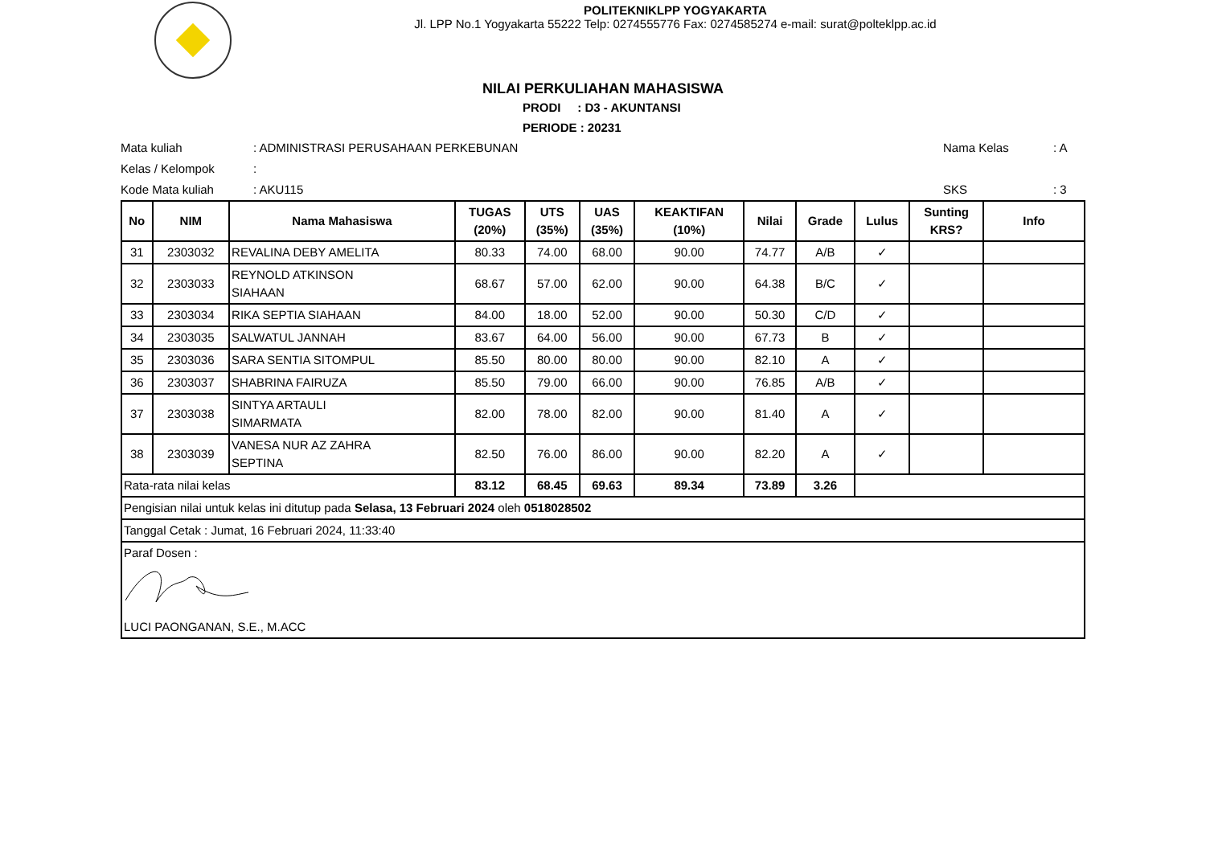POLITEKNIKLPP YOGYAKARTA
Jl. LPP No.1 Yogyakarta 55222 Telp: 0274555776 Fax: 0274585274 e-mail: surat@polteklpp.ac.id
NILAI PERKULIAHAN MAHASISWA
PRODI : D3 - AKUNTANSI
PERIODE : 20231
Mata kuliah: ADMINISTRASI PERUSAHAAN PERKEBUNAN Nama Kelas: A
Kelas / Kelompok:
Kode Mata kuliah: AKU115 SKS: 3
| No | NIM | Nama Mahasiswa | TUGAS (20%) | UTS (35%) | UAS (35%) | KEAKTIFAN (10%) | Nilai | Grade | Lulus | Sunting KRS? | Info |
| --- | --- | --- | --- | --- | --- | --- | --- | --- | --- | --- | --- |
| 31 | 2303032 | REVALINA DEBY AMELITA | 80.33 | 74.00 | 68.00 | 90.00 | 74.77 | A/B | ✓ | | |
| 32 | 2303033 | REYNOLD ATKINSON SIAHAAN | 68.67 | 57.00 | 62.00 | 90.00 | 64.38 | B/C | ✓ | | |
| 33 | 2303034 | RIKA SEPTIA SIAHAAN | 84.00 | 18.00 | 52.00 | 90.00 | 50.30 | C/D | ✓ | | |
| 34 | 2303035 | SALWATUL JANNAH | 83.67 | 64.00 | 56.00 | 90.00 | 67.73 | B | ✓ | | |
| 35 | 2303036 | SARA SENTIA SITOMPUL | 85.50 | 80.00 | 80.00 | 90.00 | 82.10 | A | ✓ | | |
| 36 | 2303037 | SHABRINA FAIRUZA | 85.50 | 79.00 | 66.00 | 90.00 | 76.85 | A/B | ✓ | | |
| 37 | 2303038 | SINTYA ARTAULI SIMARMATA | 82.00 | 78.00 | 82.00 | 90.00 | 81.40 | A | ✓ | | |
| 38 | 2303039 | VANESA NUR AZ ZAHRA SEPTINA | 82.50 | 76.00 | 86.00 | 90.00 | 82.20 | A | ✓ | | |
| Rata-rata nilai kelas | | | 83.12 | 68.45 | 69.63 | 89.34 | 73.89 | 3.26 | | | |
| Pengisian nilai untuk kelas ini ditutup pada Selasa, 13 Februari 2024 oleh 0518028502 | | | | | | | | | | | |
| Tanggal Cetak : Jumat, 16 Februari 2024, 11:33:40 | | | | | | | | | | | |
| Paraf Dosen : LUCI PAONGANAN, S.E., M.ACC | | | | | | | | | | | |